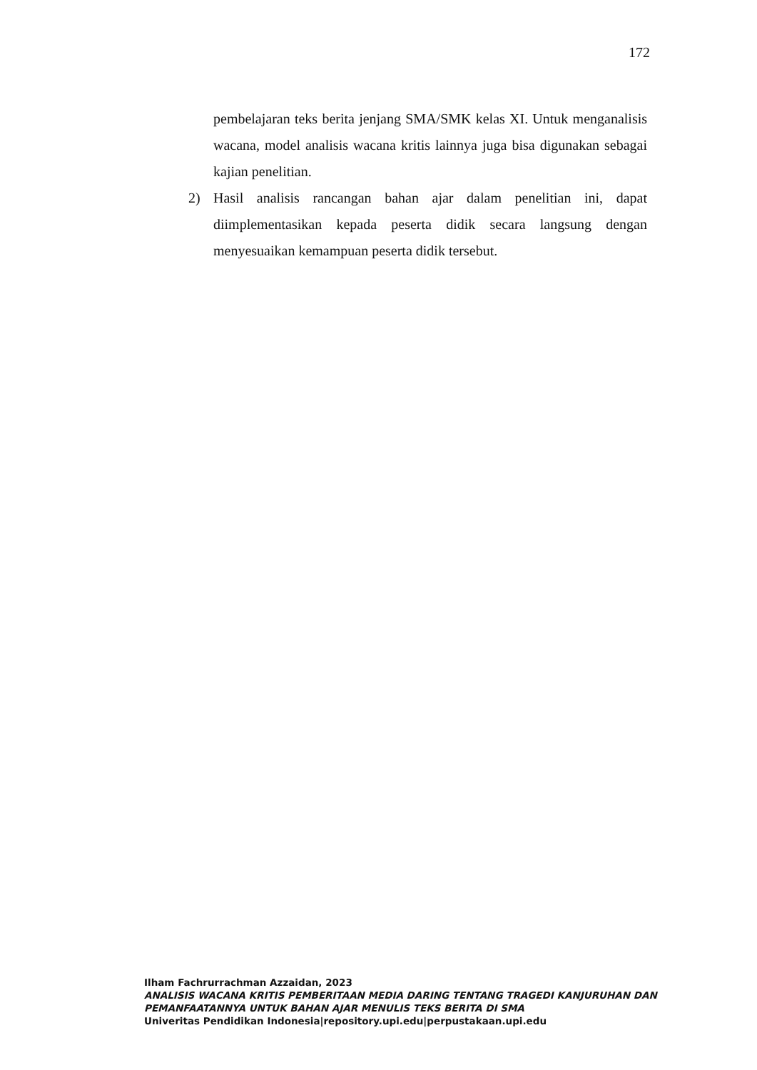172
pembelajaran teks berita jenjang SMA/SMK kelas XI. Untuk menganalisis wacana, model analisis wacana kritis lainnya juga bisa digunakan sebagai kajian penelitian.
2) Hasil analisis rancangan bahan ajar dalam penelitian ini, dapat diimplementasikan kepada peserta didik secara langsung dengan menyesuaikan kemampuan peserta didik tersebut.
Ilham Fachrurrachman Azzaidan, 2023
ANALISIS WACANA KRITIS PEMBERITAAN MEDIA DARING TENTANG TRAGEDI KANJURUHAN DAN PEMANFAATANNYA UNTUK BAHAN AJAR MENULIS TEKS BERITA DI SMA
Univeritas Pendidikan Indonesia|repository.upi.edu|perpustakaan.upi.edu